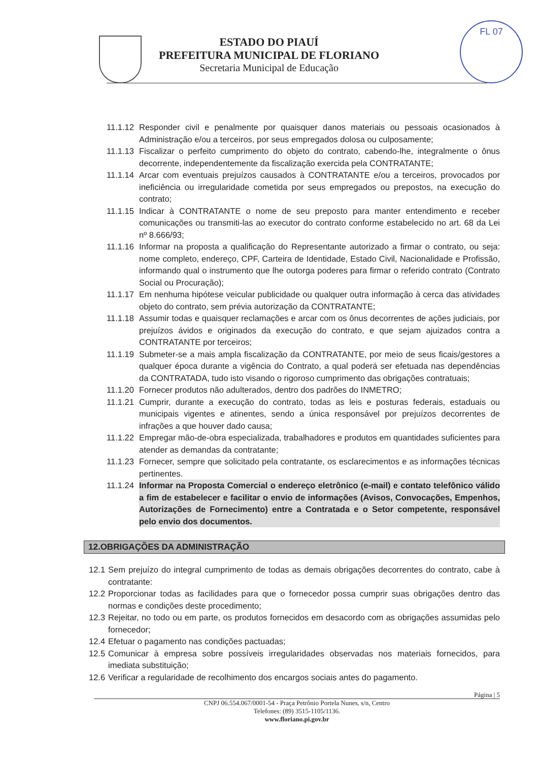FL 07
ESTADO DO PIAUÍ
PREFEITURA MUNICIPAL DE FLORIANO
Secretaria Municipal de Educação
11.1.12 Responder civil e penalmente por quaisquer danos materiais ou pessoais ocasionados à Administração e/ou a terceiros, por seus empregados dolosa ou culposamente;
11.1.13 Fiscalizar o perfeito cumprimento do objeto do contrato, cabendo-lhe, integralmente o ônus decorrente, independentemente da fiscalização exercida pela CONTRATANTE;
11.1.14 Arcar com eventuais prejuízos causados à CONTRATANTE e/ou a terceiros, provocados por ineficiência ou irregularidade cometida por seus empregados ou prepostos, na execução do contrato;
11.1.15 Indicar à CONTRATANTE o nome de seu preposto para manter entendimento e receber comunicações ou transmiti-las ao executor do contrato conforme estabelecido no art. 68 da Lei nº 8.666/93;
11.1.16 Informar na proposta a qualificação do Representante autorizado a firmar o contrato, ou seja: nome completo, endereço, CPF, Carteira de Identidade, Estado Civil, Nacionalidade e Profissão, informando qual o instrumento que lhe outorga poderes para firmar o referido contrato (Contrato Social ou Procuração);
11.1.17 Em nenhuma hipótese veicular publicidade ou qualquer outra informação à cerca das atividades objeto do contrato, sem prévia autorização da CONTRATANTE;
11.1.18 Assumir todas e quaisquer reclamações e arcar com os ônus decorrentes de ações judiciais, por prejuízos ávidos e originados da execução do contrato, e que sejam ajuizados contra a CONTRATANTE por terceiros;
11.1.19 Submeter-se a mais ampla fiscalização da CONTRATANTE, por meio de seus ficais/gestores a qualquer época durante a vigência do Contrato, a qual poderá ser efetuada nas dependências da CONTRATADA, tudo isto visando o rigoroso cumprimento das obrigações contratuais;
11.1.20 Fornecer produtos não adulterados, dentro dos padrões do INMETRO;
11.1.21 Cumprir, durante a execução do contrato, todas as leis e posturas federais, estaduais ou municipais vigentes e atinentes, sendo a única responsável por prejuízos decorrentes de infrações a que houver dado causa;
11.1.22 Empregar mão-de-obra especializada, trabalhadores e produtos em quantidades suficientes para atender as demandas da contratante;
11.1.23 Fornecer, sempre que solicitado pela contratante, os esclarecimentos e as informações técnicas pertinentes.
11.1.24 Informar na Proposta Comercial o endereço eletrônico (e-mail) e contato telefônico válido a fim de estabelecer e facilitar o envio de informações (Avisos, Convocações, Empenhos, Autorizações de Fornecimento) entre a Contratada e o Setor competente, responsável pelo envio dos documentos.
12.OBRIGAÇÕES DA ADMINISTRAÇÃO
12.1 Sem prejuízo do integral cumprimento de todas as demais obrigações decorrentes do contrato, cabe à contratante:
12.2 Proporcionar todas as facilidades para que o fornecedor possa cumprir suas obrigações dentro das normas e condições deste procedimento;
12.3 Rejeitar, no todo ou em parte, os produtos fornecidos em desacordo com as obrigações assumidas pelo fornecedor;
12.4 Efetuar o pagamento nas condições pactuadas;
12.5 Comunicar à empresa sobre possíveis irregularidades observadas nos materiais fornecidos, para imediata substituição;
12.6 Verificar a regularidade de recolhimento dos encargos sociais antes do pagamento.
Página | 5
CNPJ 06.554.067/0001-54 - Praça Petrônio Portela Nunes, s/n, Centro
Telefones: (89) 3515-1105/1136.
www.floriano.pi.gov.br